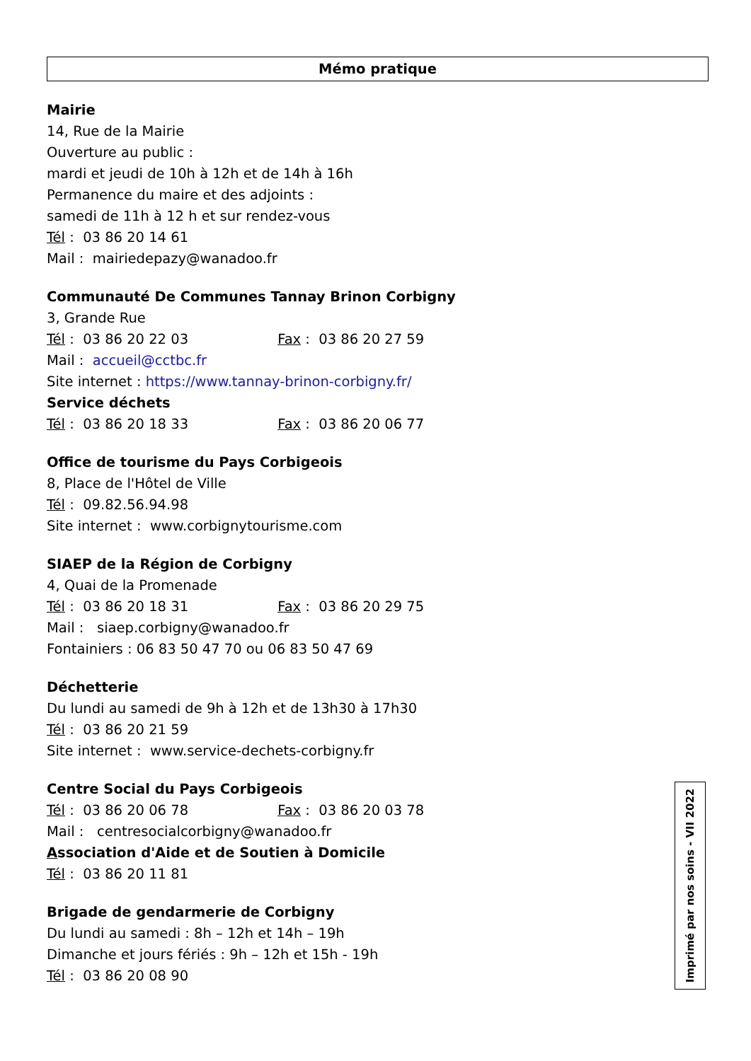Mémo pratique
Mairie
14, Rue de la Mairie
Ouverture au public :
mardi et jeudi de 10h à 12h et de 14h à 16h
Permanence du maire et des adjoints :
samedi de 11h à 12 h et sur rendez-vous
Tél : 03 86 20 14 61
Mail : mairiedepazy@wanadoo.fr
Communauté De Communes Tannay Brinon Corbigny
3, Grande Rue
Tél : 03 86 20 22 03 Fax : 03 86 20 27 59
Mail : accueil@cctbc.fr
Site internet : https://www.tannay-brinon-corbigny.fr/
Service déchets
Tél : 03 86 20 18 33 Fax : 03 86 20 06 77
Office de tourisme du Pays Corbigeois
8, Place de l'Hôtel de Ville
Tél : 09.82.56.94.98
Site internet : www.corbignytourisme.com
SIAEP de la Région de Corbigny
4, Quai de la Promenade
Tél : 03 86 20 18 31 Fax : 03 86 20 29 75
Mail : siaep.corbigny@wanadoo.fr
Fontainiers : 06 83 50 47 70 ou 06 83 50 47 69
Déchetterie
Du lundi au samedi de 9h à 12h et de 13h30 à 17h30
Tél : 03 86 20 21 59
Site internet : www.service-dechets-corbigny.fr
Centre Social du Pays Corbigeois
Tél : 03 86 20 06 78 Fax : 03 86 20 03 78
Mail : centresocialcorbigny@wanadoo.fr
Association d'Aide et de Soutien à Domicile
Tél : 03 86 20 11 81
Brigade de gendarmerie de Corbigny
Du lundi au samedi : 8h – 12h et 14h – 19h
Dimanche et jours fériés : 9h – 12h et 15h - 19h
Tél : 03 86 20 08 90
Imprimé par nos soins - VII 2022